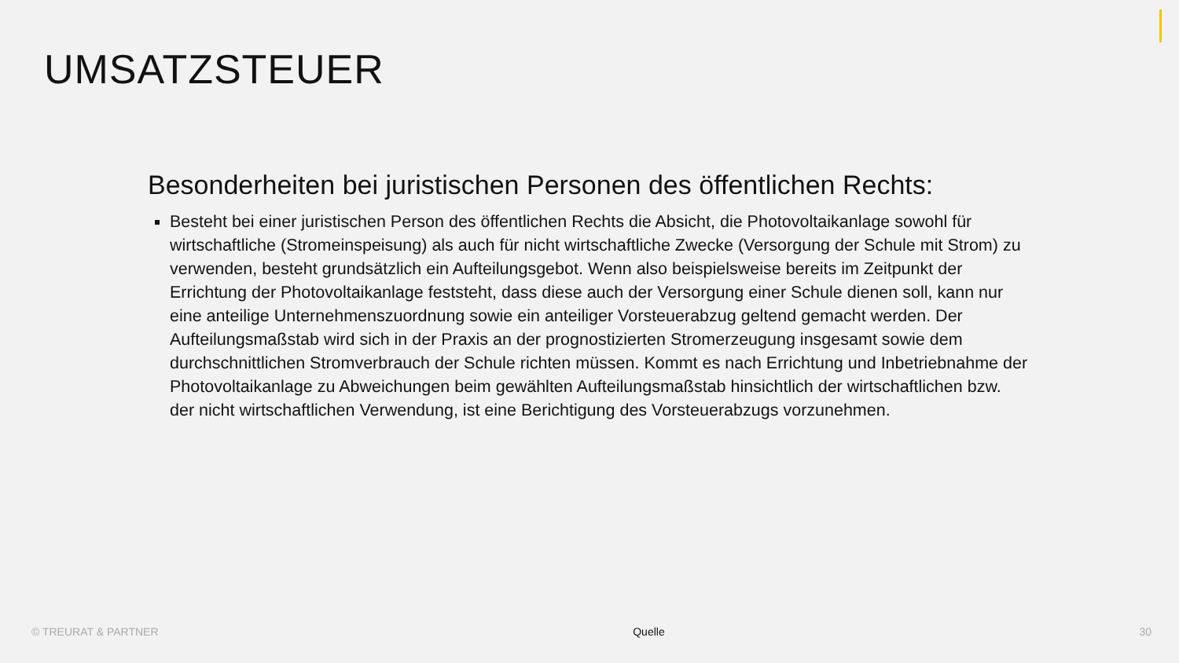UMSATZSTEUER
Besonderheiten bei juristischen Personen des öffentlichen Rechts:
Besteht bei einer juristischen Person des öffentlichen Rechts die Absicht, die Photovoltaikanlage sowohl für wirtschaftliche (Stromeinspeisung) als auch für nicht wirtschaftliche Zwecke (Versorgung der Schule mit Strom) zu verwenden, besteht grundsätzlich ein Aufteilungsgebot. Wenn also beispielsweise bereits im Zeitpunkt der Errichtung der Photovoltaikanlage feststeht, dass diese auch der Versorgung einer Schule dienen soll, kann nur eine anteilige Unternehmenszuordnung sowie ein anteiliger Vorsteuerabzug geltend gemacht werden. Der Aufteilungsmaßstab wird sich in der Praxis an der prognostizierten Stromerzeugung insgesamt sowie dem durchschnittlichen Stromverbrauch der Schule richten müssen. Kommt es nach Errichtung und Inbetriebnahme der Photovoltaikanlage zu Abweichungen beim gewählten Aufteilungsmaßstab hinsichtlich der wirtschaftlichen bzw. der nicht wirtschaftlichen Verwendung, ist eine Berichtigung des Vorsteuerabzugs vorzunehmen.
© TREURAT & PARTNER Quelle 30